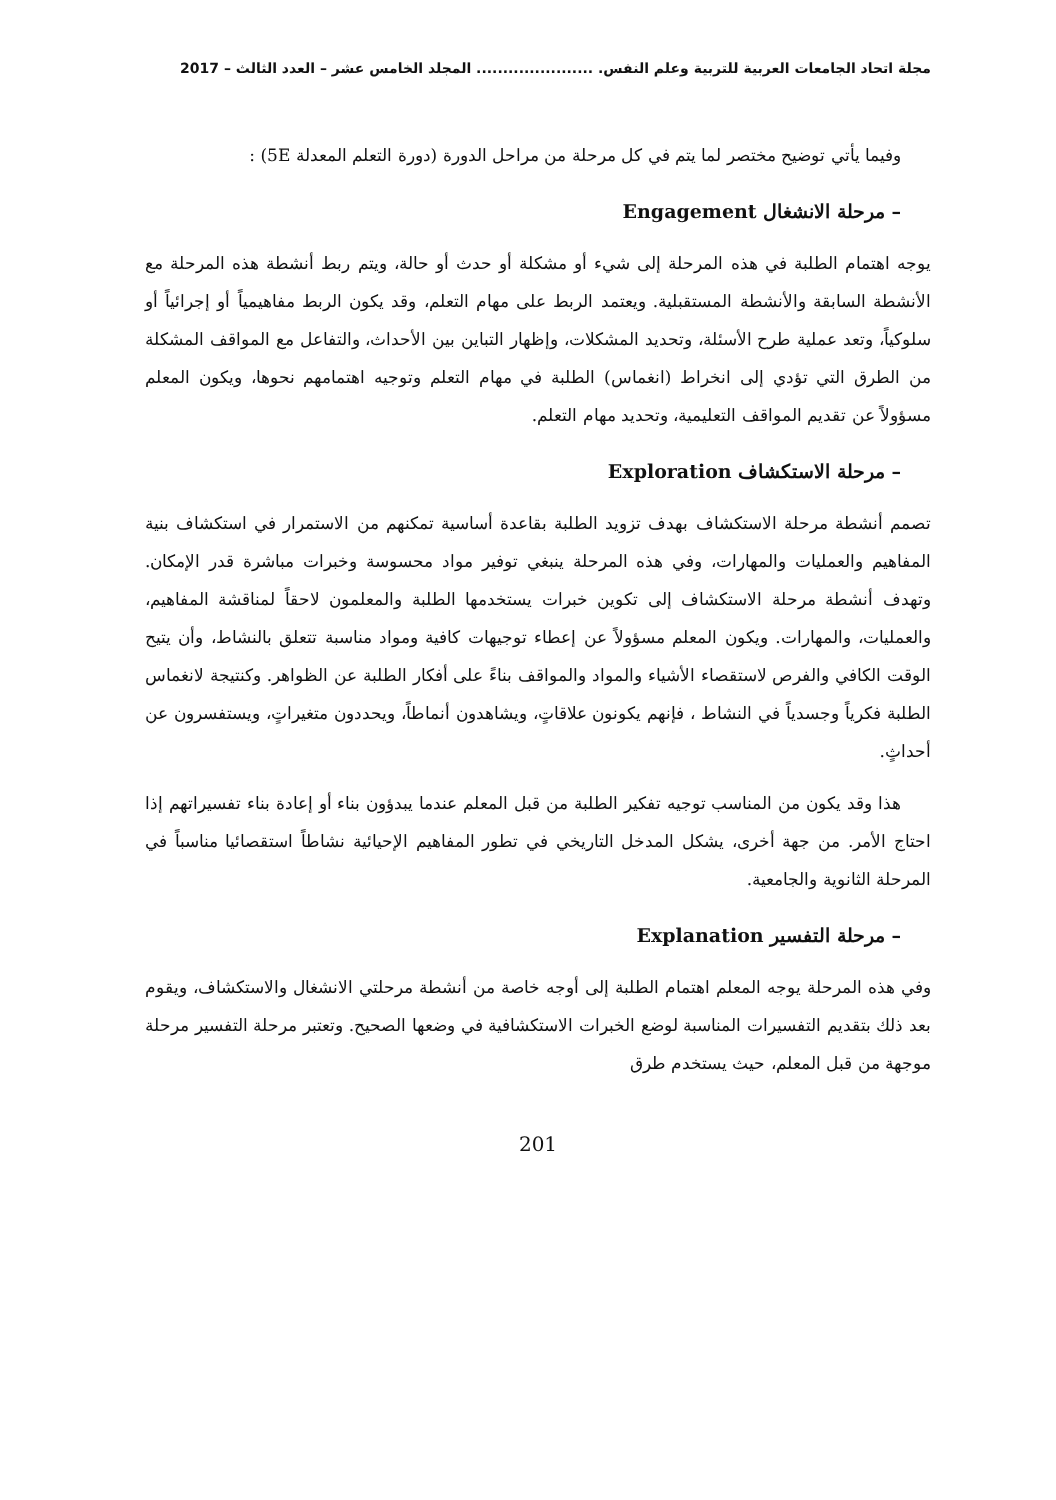مجلة اتحاد الجامعات العربية للتربية وعلم النفس. ...................... المجلد الخامس عشر – العدد الثالث – 2017
وفيما يأتي توضيح مختصر لما يتم في كل مرحلة من مراحل الدورة (دورة التعلم المعدلة 5E) :
– مرحلة الانشغال Engagement
يوجه اهتمام الطلبة في هذه المرحلة إلى شيء أو مشكلة أو حدث أو حالة، ويتم ربط أنشطة هذه المرحلة مع الأنشطة السابقة والأنشطة المستقبلية. ويعتمد الربط على مهام التعلم، وقد يكون الربط مفاهيمياً أو إجرائياً أو سلوكياً، وتعد عملية طرح الأسئلة، وتحديد المشكلات، وإظهار التباين بين الأحداث، والتفاعل مع المواقف المشكلة من الطرق التي تؤدي إلى انخراط (انغماس) الطلبة في مهام التعلم وتوجيه اهتمامهم نحوها، ويكون المعلم مسؤولاً عن تقديم المواقف التعليمية، وتحديد مهام التعلم.
– مرحلة الاستكشاف Exploration
تصمم أنشطة مرحلة الاستكشاف بهدف تزويد الطلبة بقاعدة أساسية تمكنهم من الاستمرار في استكشاف بنية المفاهيم والعمليات والمهارات، وفي هذه المرحلة ينبغي توفير مواد محسوسة وخبرات مباشرة قدر الإمكان. وتهدف أنشطة مرحلة الاستكشاف إلى تكوين خبرات يستخدمها الطلبة والمعلمون لاحقاً لمناقشة المفاهيم، والعمليات، والمهارات. ويكون المعلم مسؤولاً عن إعطاء توجيهات كافية ومواد مناسبة تتعلق بالنشاط، وأن يتيح الوقت الكافي والفرص لاستقصاء الأشياء والمواد والمواقف بناءً على أفكار الطلبة عن الظواهر. وكنتيجة لانغماس الطلبة فكرياً وجسدياً في النشاط ، فإنهم يكونون علاقاتٍ، ويشاهدون أنماطاً، ويحددون متغيراتٍ، ويستفسرون عن أحداثٍ.
هذا وقد يكون من المناسب توجيه تفكير الطلبة من قبل المعلم عندما يبدؤون بناء أو إعادة بناء تفسيراتهم إذا احتاج الأمر. من جهة أخرى، يشكل المدخل التاريخي في تطور المفاهيم الإحيائية نشاطاً استقصائيا مناسباً في المرحلة الثانوية والجامعية.
– مرحلة التفسير Explanation
وفي هذه المرحلة يوجه المعلم اهتمام الطلبة إلى أوجه خاصة من أنشطة مرحلتي الانشغال والاستكشاف، ويقوم بعد ذلك بتقديم التفسيرات المناسبة لوضع الخبرات الاستكشافية في وضعها الصحيح. وتعتبر مرحلة التفسير مرحلة موجهة من قبل المعلم، حيث يستخدم طرق
201